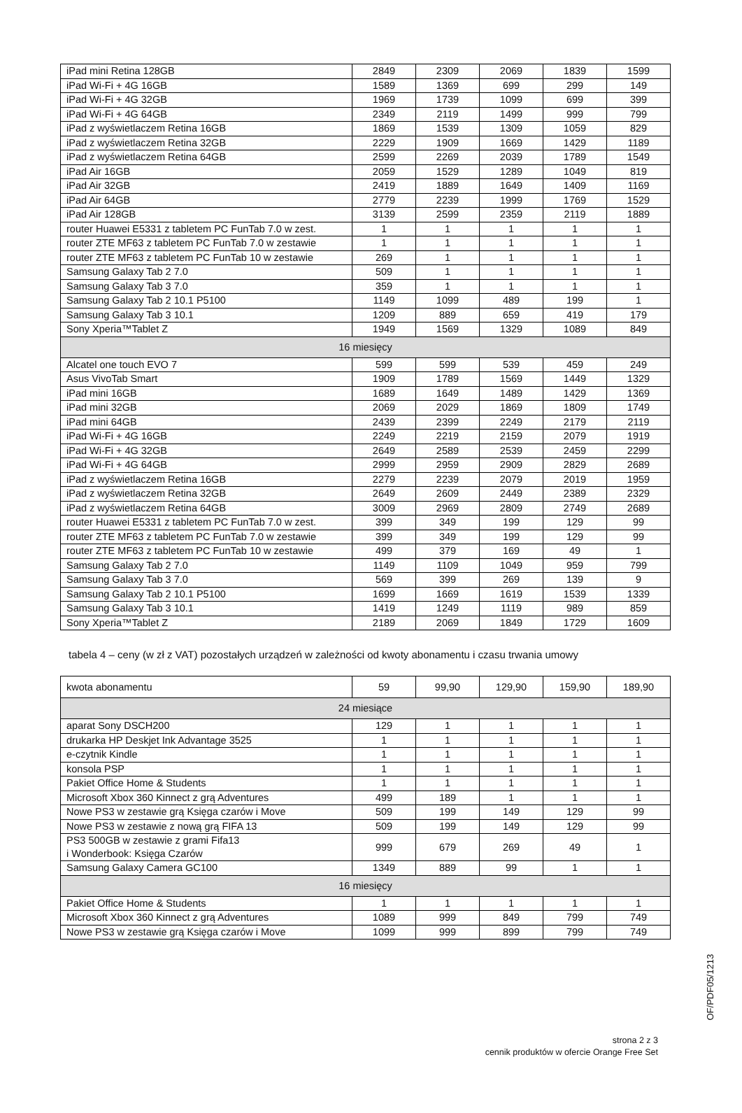| iPad mini Retina 128GB | 2849 | 2309 | 2069 | 1839 | 1599 |
| iPad Wi-Fi + 4G 16GB | 1589 | 1369 | 699 | 299 | 149 |
| iPad Wi-Fi + 4G 32GB | 1969 | 1739 | 1099 | 699 | 399 |
| iPad Wi-Fi + 4G 64GB | 2349 | 2119 | 1499 | 999 | 799 |
| iPad z wyświetlaczem Retina 16GB | 1869 | 1539 | 1309 | 1059 | 829 |
| iPad z wyświetlaczem Retina 32GB | 2229 | 1909 | 1669 | 1429 | 1189 |
| iPad z wyświetlaczem Retina 64GB | 2599 | 2269 | 2039 | 1789 | 1549 |
| iPad Air 16GB | 2059 | 1529 | 1289 | 1049 | 819 |
| iPad Air 32GB | 2419 | 1889 | 1649 | 1409 | 1169 |
| iPad Air 64GB | 2779 | 2239 | 1999 | 1769 | 1529 |
| iPad Air 128GB | 3139 | 2599 | 2359 | 2119 | 1889 |
| router Huawei E5331 z tabletem PC FunTab 7.0 w zest. | 1 | 1 | 1 | 1 | 1 |
| router ZTE MF63 z tabletem PC FunTab 7.0 w zestawie | 1 | 1 | 1 | 1 | 1 |
| router ZTE MF63 z tabletem PC FunTab 10 w zestawie | 269 | 1 | 1 | 1 | 1 |
| Samsung Galaxy Tab 2 7.0 | 509 | 1 | 1 | 1 | 1 |
| Samsung Galaxy Tab 3 7.0 | 359 | 1 | 1 | 1 | 1 |
| Samsung Galaxy Tab 2 10.1 P5100 | 1149 | 1099 | 489 | 199 | 1 |
| Samsung Galaxy Tab 3 10.1 | 1209 | 889 | 659 | 419 | 179 |
| Sony Xperia™Tablet Z | 1949 | 1569 | 1329 | 1089 | 849 |
| 16 miesięcy | | | | | |
| Alcatel one touch EVO 7 | 599 | 599 | 539 | 459 | 249 |
| Asus VivoTab Smart | 1909 | 1789 | 1569 | 1449 | 1329 |
| iPad mini 16GB | 1689 | 1649 | 1489 | 1429 | 1369 |
| iPad mini 32GB | 2069 | 2029 | 1869 | 1809 | 1749 |
| iPad mini 64GB | 2439 | 2399 | 2249 | 2179 | 2119 |
| iPad Wi-Fi + 4G 16GB | 2249 | 2219 | 2159 | 2079 | 1919 |
| iPad Wi-Fi + 4G 32GB | 2649 | 2589 | 2539 | 2459 | 2299 |
| iPad Wi-Fi + 4G 64GB | 2999 | 2959 | 2909 | 2829 | 2689 |
| iPad z wyświetlaczem Retina 16GB | 2279 | 2239 | 2079 | 2019 | 1959 |
| iPad z wyświetlaczem Retina 32GB | 2649 | 2609 | 2449 | 2389 | 2329 |
| iPad z wyświetlaczem Retina 64GB | 3009 | 2969 | 2809 | 2749 | 2689 |
| router Huawei E5331 z tabletem PC FunTab 7.0 w zest. | 399 | 349 | 199 | 129 | 99 |
| router ZTE MF63 z tabletem PC FunTab 7.0 w zestawie | 399 | 349 | 199 | 129 | 99 |
| router ZTE MF63 z tabletem PC FunTab 10 w zestawie | 499 | 379 | 169 | 49 | 1 |
| Samsung Galaxy Tab 2 7.0 | 1149 | 1109 | 1049 | 959 | 799 |
| Samsung Galaxy Tab 3 7.0 | 569 | 399 | 269 | 139 | 9 |
| Samsung Galaxy Tab 2 10.1 P5100 | 1699 | 1669 | 1619 | 1539 | 1339 |
| Samsung Galaxy Tab 3 10.1 | 1419 | 1249 | 1119 | 989 | 859 |
| Sony Xperia™Tablet Z | 2189 | 2069 | 1849 | 1729 | 1609 |
tabela 4 – ceny (w zł z VAT) pozostałych urządzeń w zależności od kwoty abonamentu i czasu trwania umowy
| kwota abonamentu | 59 | 99,90 | 129,90 | 159,90 | 189,90 |
| 24 miesiące | | | | | |
| aparat Sony DSCH200 | 129 | 1 | 1 | 1 | 1 |
| drukarka HP Deskjet Ink Advantage 3525 | 1 | 1 | 1 | 1 | 1 |
| e-czytnik Kindle | 1 | 1 | 1 | 1 | 1 |
| konsola PSP | 1 | 1 | 1 | 1 | 1 |
| Pakiet Office Home & Students | 1 | 1 | 1 | 1 | 1 |
| Microsoft Xbox 360 Kinnect z grą Adventures | 499 | 189 | 1 | 1 | 1 |
| Nowe PS3 w zestawie grą Księga czarów i Move | 509 | 199 | 149 | 129 | 99 |
| Nowe PS3 w zestawie z nową grą FIFA 13 | 509 | 199 | 149 | 129 | 99 |
| PS3 500GB w zestawie z grami Fifa13 i Wonderbook: Księga Czarów | 999 | 679 | 269 | 49 | 1 |
| Samsung Galaxy Camera GC100 | 1349 | 889 | 99 | 1 | 1 |
| 16 miesięcy | | | | | |
| Pakiet Office Home & Students | 1 | 1 | 1 | 1 | 1 |
| Microsoft Xbox 360 Kinnect z grą Adventures | 1089 | 999 | 849 | 799 | 749 |
| Nowe PS3 w zestawie grą Księga czarów i Move | 1099 | 999 | 899 | 799 | 749 |
OF/PDF05/1213
strona 2 z 3
cennik produktów w ofercie Orange Free Set